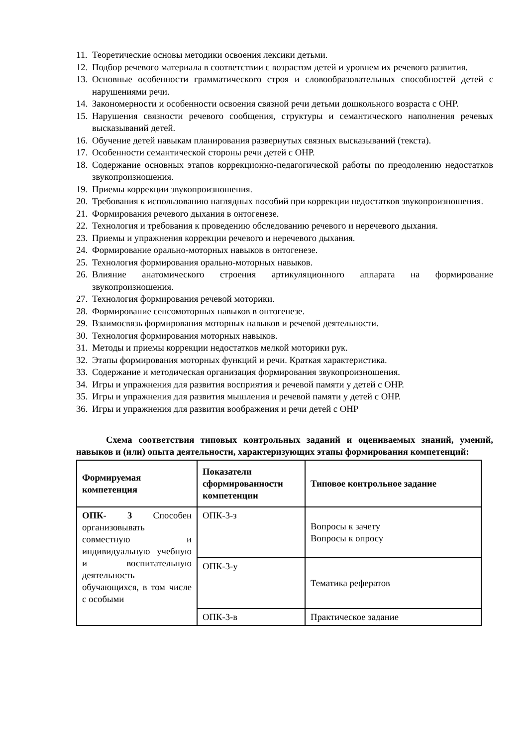11. Теоретические основы методики освоения лексики детьми.
12. Подбор речевого материала в соответствии с возрастом детей и уровнем их речевого развития.
13. Основные особенности грамматического строя и словообразовательных способностей детей с нарушениями речи.
14. Закономерности и особенности освоения связной речи детьми дошкольного возраста с ОНР.
15. Нарушения связности речевого сообщения, структуры и семантического наполнения речевых высказываний детей.
16. Обучение детей навыкам планирования развернутых связных высказываний (текста).
17. Особенности семантической стороны речи детей с ОНР.
18. Содержание основных этапов коррекционно-педагогической работы по преодолению недостатков звукопроизношения.
19. Приемы коррекции звукопроизношения.
20. Требования к использованию наглядных пособий при коррекции недостатков звукопроизношения.
21. Формирования речевого дыхания в онтогенезе.
22. Технология и требования к проведению обследованию речевого и неречевого дыхания.
23. Приемы и упражнения коррекции речевого и неречевого дыхания.
24. Формирование орально-моторных навыков в онтогенезе.
25. Технология формирования орально-моторных навыков.
26. Влияние анатомического строения артикуляционного аппарата на формирование звукопроизношения.
27. Технология формирования речевой моторики.
28. Формирование сенсомоторных навыков в онтогенезе.
29. Взаимосвязь формирования моторных навыков и речевой деятельности.
30. Технология формирования моторных навыков.
31. Методы и приемы коррекции недостатков мелкой моторики рук.
32. Этапы формирования моторных функций и речи. Краткая характеристика.
33. Содержание и методическая организация формирования звукопроизношения.
34. Игры и упражнения для развития восприятия и речевой памяти у детей с ОНР.
35. Игры и упражнения для развития мышления и речевой памяти у детей с ОНР.
36. Игры и упражнения для развития воображения и речи детей с ОНР
Схема соответствия типовых контрольных заданий и оцениваемых знаний, умений, навыков и (или) опыта деятельности, характеризующих этапы формирования компетенций:
| Формируемая компетенция | Показатели сформированности компетенции | Типовое контрольное задание |
| --- | --- | --- |
| ОПК- 3 Способен организовывать совместную и индивидуальную учебную и воспитательную деятельность обучающихся, в том числе с особыми | ОПК-3-з | Вопросы к зачету Вопросы к опросу |
| | ОПК-3-у | Тематика рефератов |
| | ОПК-3-в | Практическое задание |